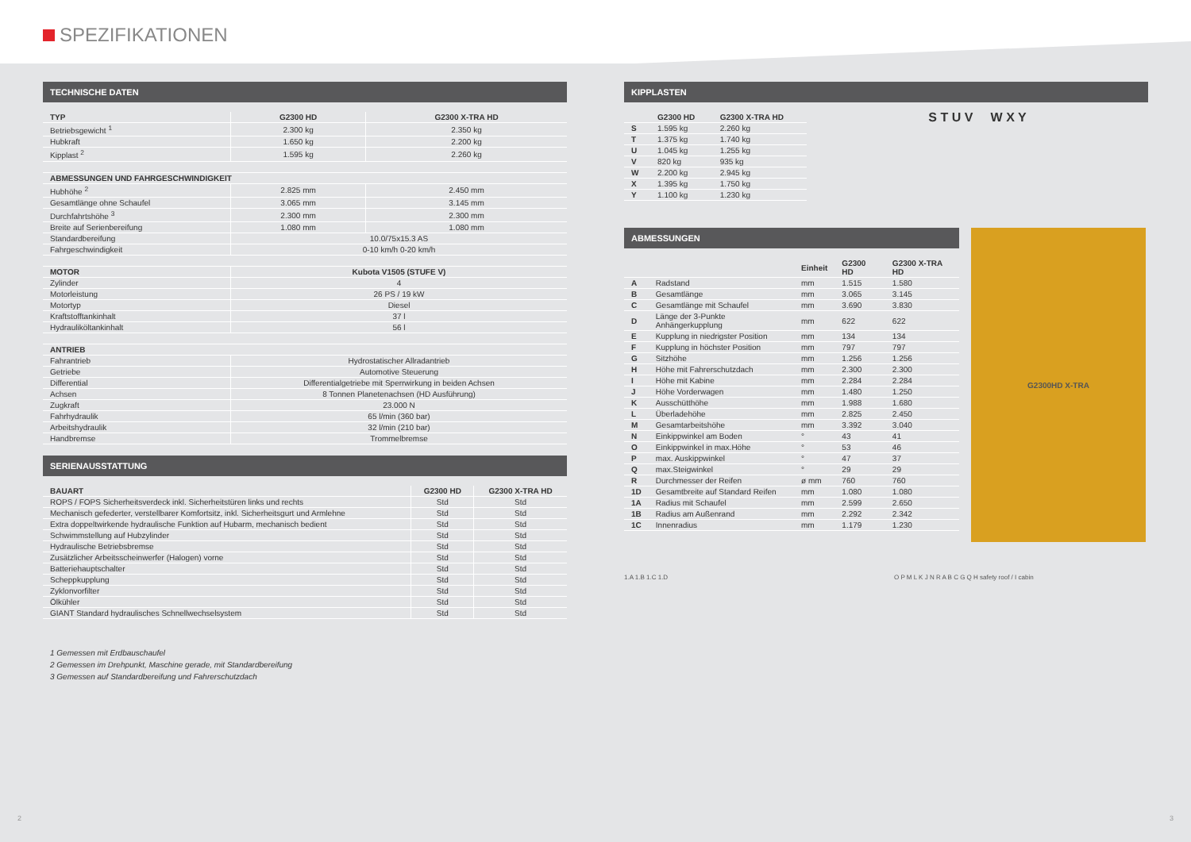SPEZIFIKATIONEN
TECHNISCHE DATEN
| TYP | G2300 HD | G2300 X-TRA HD |
| --- | --- | --- |
| Betriebsgewicht <sup>1</sup> | 2.300 kg | 2.350 kg |
| Hubkraft | 1.650 kg | 2.200 kg |
| Kipplast <sup>2</sup> | 1.595 kg | 2.260 kg |
| ABMESSUNGEN UND FAHRGESCHWINDIGKEIT | | |
| Hubhöhe <sup>2</sup> | 2.825 mm | 2.450 mm |
| Gesamtlänge ohne Schaufel | 3.065 mm | 3.145 mm |
| Durchfahrtshöhe <sup>3</sup> | 2.300 mm | 2.300 mm |
| Breite auf Serienbereifung | 1.080 mm | 1.080 mm |
| Standardbereifung | 10.0/75x15.3 AS | |
| Fahrgeschwindigkeit | 0-10 km/h 0-20 km/h | |
| MOTOR | Kubota V1505 (STUFE V) | |
| Zylinder | 4 | |
| Motorleistung | 26 PS / 19 kW | |
| Motortyp | Diesel | |
| Kraftstofftankinhalt | 37 l | |
| Hydrauliköltankinhalt | 56 l | |
| ANTRIEB | | |
| Fahrantrieb | Hydrostatischer Allradantrieb | |
| Getriebe | Automotive Steuerung | |
| Differential | Differentialgetriebe mit Sperrwirkung in beiden Achsen | |
| Achsen | 8 Tonnen Planetenachsen (HD Ausführung) | |
| Zugkraft | 23.000 N | |
| Fahrhydraulik | 65 l/min (360 bar) | |
| Arbeitshydraulik | 32 l/min (210 bar) | |
| Handbremse | Trommelbremse | |
SERIENAUSSTATTUNG
| BAUART | G2300 HD | G2300 X-TRA HD |
| --- | --- | --- |
| ROPS / FOPS Sicherheitsverdeck inkl. Sicherheitstüren links und rechts | Std | Std |
| Mechanisch gefederter, verstellbarer Komfortsitz, inkl. Sicherheitsgurt und Armlehne | Std | Std |
| Extra doppeltwirkende hydraulische Funktion auf Hubarm, mechanisch bedient | Std | Std |
| Schwimmstellung auf Hubzylinder | Std | Std |
| Hydraulische Betriebsbremse | Std | Std |
| Zusätzlicher Arbeitsscheinwerfer (Halogen) vorne | Std | Std |
| Batteriehauptschalter | Std | Std |
| Scheppkupplung | Std | Std |
| Zyklonvorfilter | Std | Std |
| Ölkühler | Std | Std |
| GIANT Standard hydraulisches Schnellwechselsystem | Std | Std |
1 Gemessen mit Erdbauschaufel
2 Gemessen im Drehpunkt, Maschine gerade, mit Standardbereifung
3 Gemessen auf Standardbereifung und Fahrerschutzdach
KIPPLASTEN
| | G2300 HD | G2300 X-TRA HD |
| --- | --- | --- |
| S | 1.595 kg | 2.260 kg |
| T | 1.375 kg | 1.740 kg |
| U | 1.045 kg | 1.255 kg |
| V | 820 kg | 935 kg |
| W | 2.200 kg | 2.945 kg |
| X | 1.395 kg | 1.750 kg |
| Y | 1.100 kg | 1.230 kg |
S T U V W X Y
ABMESSUNGEN
| | | Einheit | G2300 HD | G2300 X-TRA HD |
| --- | --- | --- | --- | --- |
| A | Radstand | mm | 1.515 | 1.580 |
| B | Gesamtlänge | mm | 3.065 | 3.145 |
| C | Gesamtlänge mit Schaufel | mm | 3.690 | 3.830 |
| D | Länge der 3-Punkte Anhängerkupplung | mm | 622 | 622 |
| E | Kupplung in niedrigster Position | mm | 134 | 134 |
| F | Kupplung in höchster Position | mm | 797 | 797 |
| G | Sitzhöhe | mm | 1.256 | 1.256 |
| H | Höhe mit Fahrerschutzdach | mm | 2.300 | 2.300 |
| I | Höhe mit Kabine | mm | 2.284 | 2.284 |
| J | Höhe Vorderwagen | mm | 1.480 | 1.250 |
| K | Ausschütthöhe | mm | 1.988 | 1.680 |
| L | Überladehöhe | mm | 2.825 | 2.450 |
| M | Gesamtarbeitshöhe | mm | 3.392 | 3.040 |
| N | Einkippwinkel am Boden | ° | 43 | 41 |
| O | Einkippwinkel in max.Höhe | ° | 53 | 46 |
| P | max. Auskippwinkel | ° | 47 | 37 |
| Q | max.Steigwinkel | ° | 29 | 29 |
| R | Durchmesser der Reifen | ø mm | 760 | 760 |
| 1D | Gesamtbreite auf Standard Reifen | mm | 1.080 | 1.080 |
| 1A | Radius mit Schaufel | mm | 2.599 | 2.650 |
| 1B | Radius am Außenrand | mm | 2.292 | 2.342 |
| 1C | Innenradius | mm | 1.179 | 1.230 |
G2300HD X-TRA
1.A 1.B 1.C 1.D O P M L K J N R A B C G Q H safety roof / I cabin
2 3